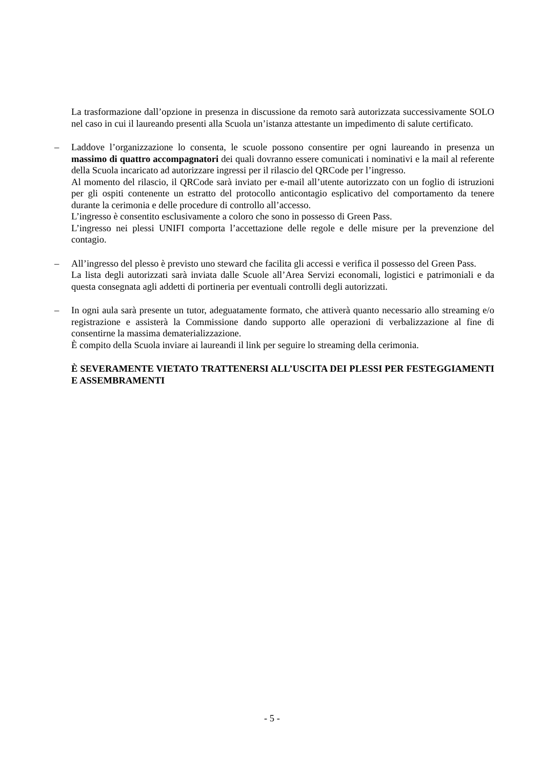La trasformazione dall’opzione in presenza in discussione da remoto sarà autorizzata successivamente SOLO nel caso in cui il laureando presenti alla Scuola un’istanza attestante un impedimento di salute certificato.
– Laddove l’organizzazione lo consenta, le scuole possono consentire per ogni laureando in presenza un massimo di quattro accompagnatori dei quali dovranno essere comunicati i nominativi e la mail al referente della Scuola incaricato ad autorizzare ingressi per il rilascio del QRCode per l’ingresso.
Al momento del rilascio, il QRCode sarà inviato per e-mail all’utente autorizzato con un foglio di istruzioni per gli ospiti contenente un estratto del protocollo anticontagio esplicativo del comportamento da tenere durante la cerimonia e delle procedure di controllo all’accesso.
L’ingresso è consentito esclusivamente a coloro che sono in possesso di Green Pass.
L’ingresso nei plessi UNIFI comporta l’accettazione delle regole e delle misure per la prevenzione del contagio.
– All’ingresso del plesso è previsto uno steward che facilita gli accessi e verifica il possesso del Green Pass.
La lista degli autorizzati sarà inviata dalle Scuole all’Area Servizi economali, logistici e patrimoniali e da questa consegnata agli addetti di portineria per eventuali controlli degli autorizzati.
– In ogni aula sarà presente un tutor, adeguatamente formato, che attiverà quanto necessario allo streaming e/o registrazione e assisterà la Commissione dando supporto alle operazioni di verbalizzazione al fine di consentirne la massima dematerializzazione.
È compito della Scuola inviare ai laureandi il link per seguire lo streaming della cerimonia.
È SEVERAMENTE VIETATO TRATTENERSI ALL’USCITA DEI PLESSI PER FESTEGGIAMENTI E ASSEMBRAMENTI
- 5 -